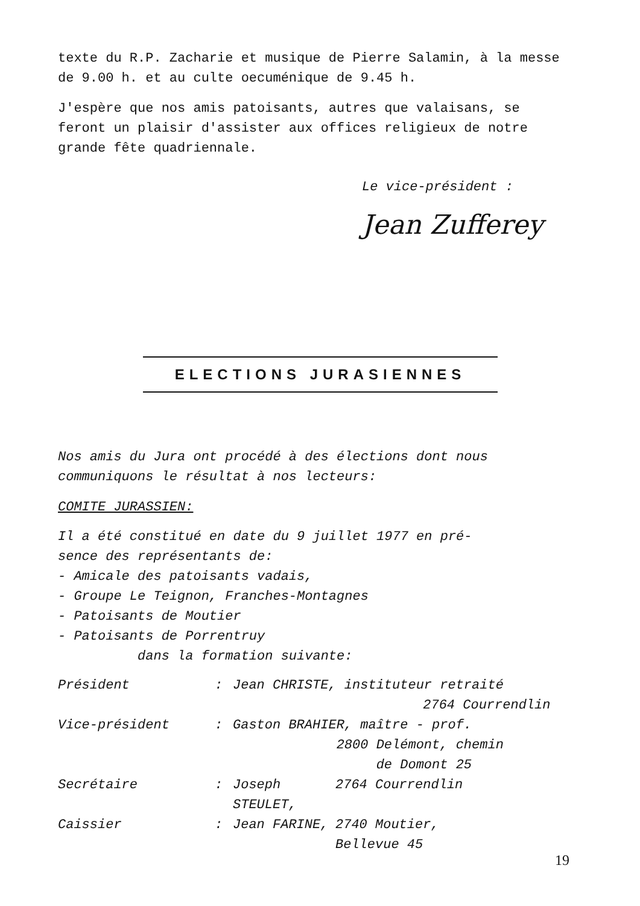texte du R.P. Zacharie et musique de Pierre Salamin, à la messe de 9.00 h. et au culte oecuménique de 9.45 h.
J'espère que nos amis patoisants, autres que valaisans, se feront un plaisir d'assister aux offices religieux de notre grande fête quadriennale.
Le vice-président :
Jean Zufferey
ELECTIONS JURASIENNES
Nos amis du Jura ont procédé à des élections dont nous communiquons le résultat à nos lecteurs:
COMITE JURASSIEN:
Il a été constitué en date du 9 juillet 1977 en pré-
sence des représentants de:
- Amicale des patoisants vadais,
- Groupe Le Teignon, Franches-Montagnes
- Patoisants de Moutier
- Patoisants de Porrentruy
dans la formation suivante:
| Président | : | Jean CHRISTE, instituteur retraité | |
| | | | 2764 Courrendlin |
| Vice-président | : | Gaston BRAHIER, maître - prof. | |
| | | 2800 Delémont, chemin | |
| | | de Domont 25 | |
| Secrétaire | : | Joseph STEULET, | 2764 Courrendlin |
| Caissier | : | Jean FARINE, | 2740 Moutier, |
| | | | Bellevue 45 |
19